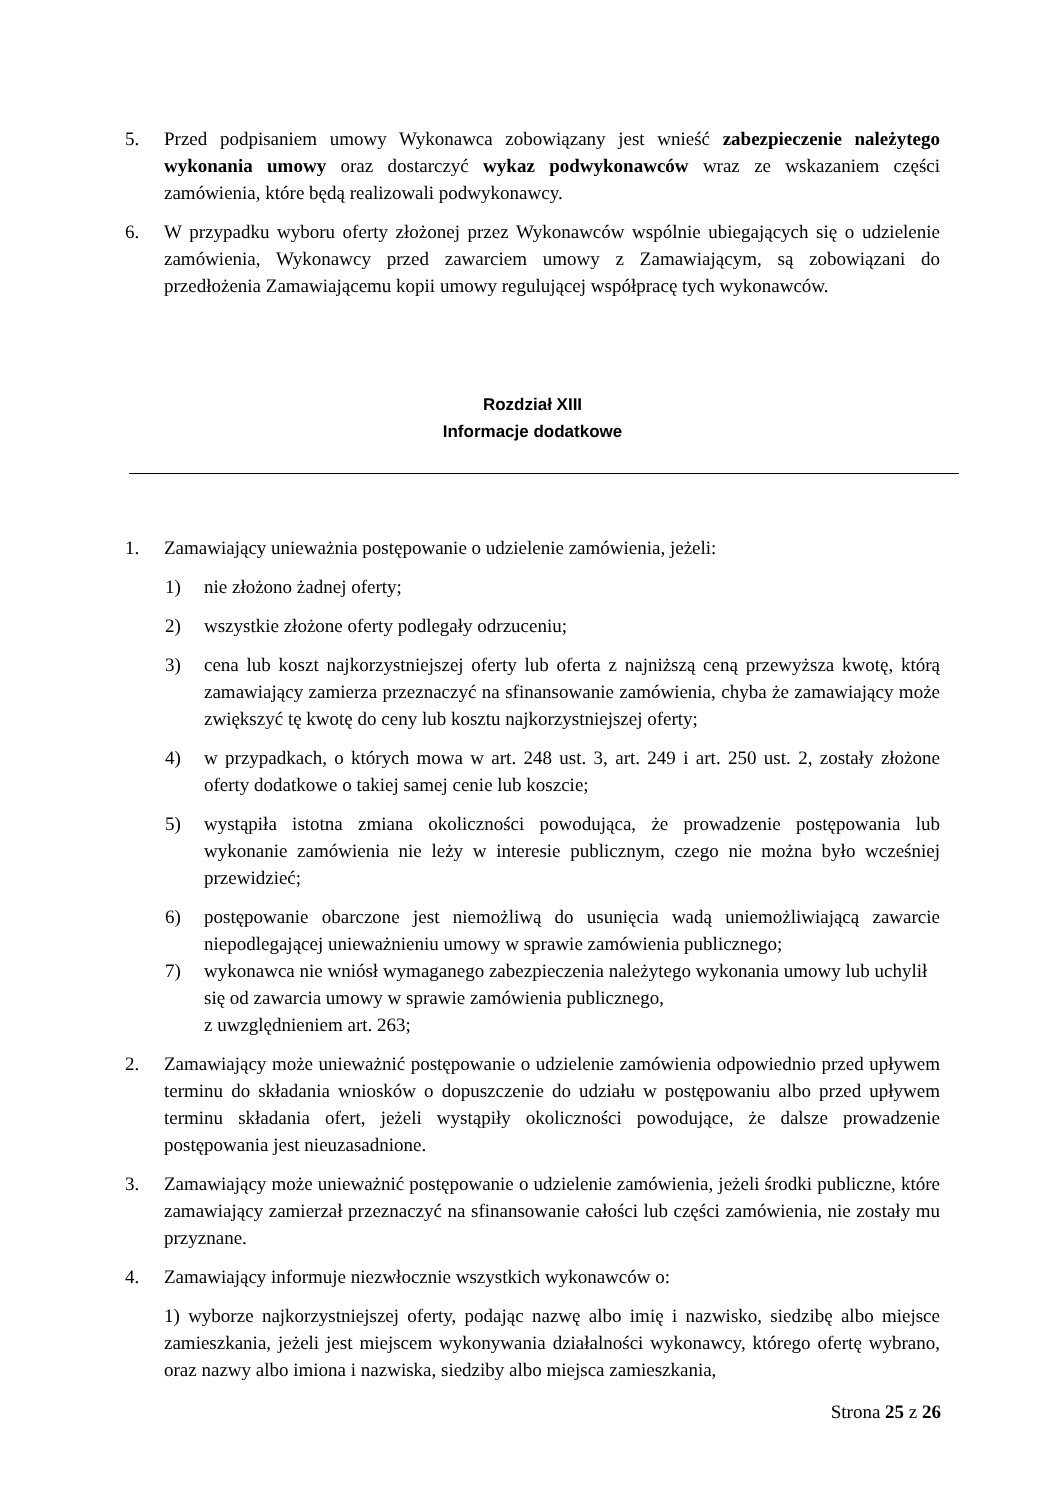5. Przed podpisaniem umowy Wykonawca zobowiązany jest wnieść zabezpieczenie należytego wykonania umowy oraz dostarczyć wykaz podwykonawców wraz ze wskazaniem części zamówienia, które będą realizowali podwykonawcy.
6. W przypadku wyboru oferty złożonej przez Wykonawców wspólnie ubiegających się o udzielenie zamówienia, Wykonawcy przed zawarciem umowy z Zamawiającym, są zobowiązani do przedłożenia Zamawiającemu kopii umowy regulującej współpracę tych wykonawców.
Rozdział XIII
Informacje dodatkowe
1. Zamawiający unieważnia postępowanie o udzielenie zamówienia, jeżeli:
1) nie złożono żadnej oferty;
2) wszystkie złożone oferty podlegały odrzuceniu;
3) cena lub koszt najkorzystniejszej oferty lub oferta z najniższą ceną przewyższa kwotę, którą zamawiający zamierza przeznaczyć na sfinansowanie zamówienia, chyba że zamawiający może zwiększyć tę kwotę do ceny lub kosztu najkorzystniejszej oferty;
4) w przypadkach, o których mowa w art. 248 ust. 3, art. 249 i art. 250 ust. 2, zostały złożone oferty dodatkowe o takiej samej cenie lub koszcie;
5) wystąpiła istotna zmiana okoliczności powodująca, że prowadzenie postępowania lub wykonanie zamówienia nie leży w interesie publicznym, czego nie można było wcześniej przewidzieć;
6) postępowanie obarczone jest niemożliwą do usunięcia wadą uniemożliwiającą zawarcie niepodlegającej unieważnieniu umowy w sprawie zamówienia publicznego;
7) wykonawca nie wniósł wymaganego zabezpieczenia należytego wykonania umowy lub uchylił się od zawarcia umowy w sprawie zamówienia publicznego,
z uwzględnieniem art. 263;
2. Zamawiający może unieważnić postępowanie o udzielenie zamówienia odpowiednio przed upływem terminu do składania wniosków o dopuszczenie do udziału w postępowaniu albo przed upływem terminu składania ofert, jeżeli wystąpiły okoliczności powodujące, że dalsze prowadzenie postępowania jest nieuzasadnione.
3. Zamawiający może unieważnić postępowanie o udzielenie zamówienia, jeżeli środki publiczne, które zamawiający zamierzał przeznaczyć na sfinansowanie całości lub części zamówienia, nie zostały mu przyznane.
4. Zamawiający informuje niezwłocznie wszystkich wykonawców o:
1) wyborze najkorzystniejszej oferty, podając nazwę albo imię i nazwisko, siedzibę albo miejsce zamieszkania, jeżeli jest miejscem wykonywania działalności wykonawcy, którego ofertę wybrano, oraz nazwy albo imiona i nazwiska, siedziby albo miejsca zamieszkania,
Strona 25 z 26